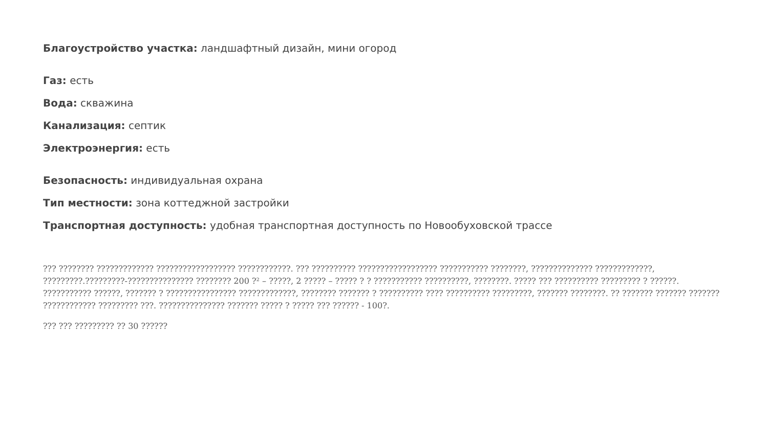Благоустройство участка: ландшафтный дизайн, мини огород
Газ: есть
Вода: скважина
Канализация: септик
Электроэнергия: есть
Безопасность: индивидуальная охрана
Тип местности: зона коттеджной застройки
Транспортная доступность: удобная транспортная доступность по Новообуховской трассе
??? ???????? ????????????? ?????????????????? ????????????. ??? ?????????? ?????????????????? ??????????? ????????, ?????????????? ?????????????, ?????????.?????????-??????????????? ???????? 200 ?² – ?????, 2 ????? – ????? ? ? ??????????? ??????????, ????????. ????? ??? ?????????? ????????? ? ??????. ??????????? ??????, ??????? ? ???????????????? ?????????????, ???????? ??????? ? ?????????? ???? ?????????? ?????????, ??????? ????????. ?? ??????? ??????? ??????? ???????????? ????????? ???. ??????????????? ??????? ????? ? ????? ??? ?????? - 100?.
??? ??? ????????? ?? 30 ??????